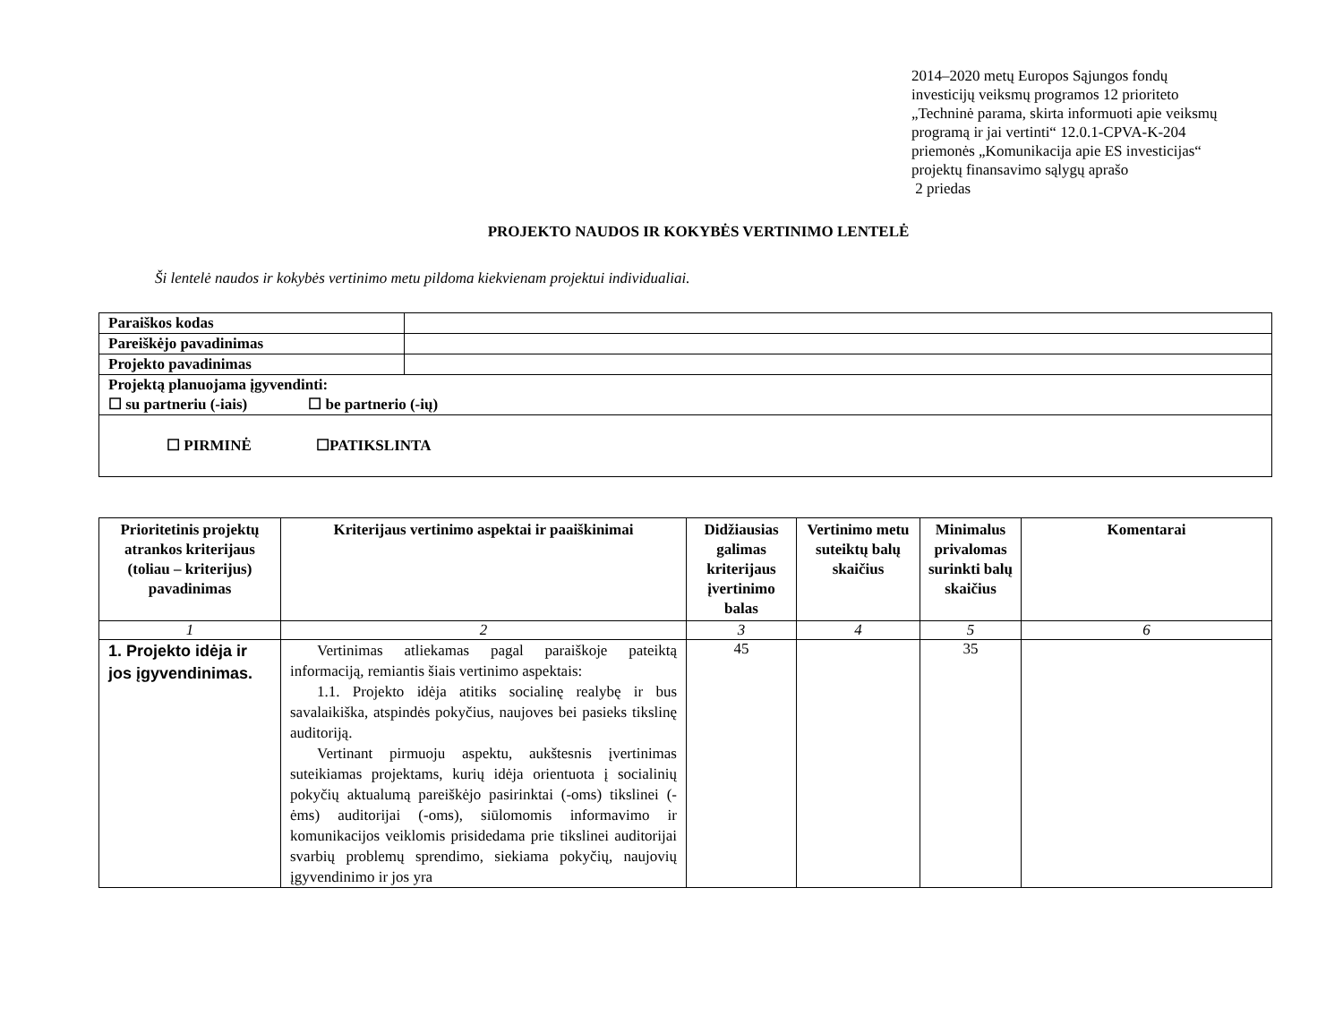2014–2020 metų Europos Sąjungos fondų
investicijų veiksmų programos 12 prioriteto
„Techninė parama, skirta informuoti apie veiksmų
programą ir jai vertinti“ 12.0.1-CPVA-K-204
priemonės „Komunikacija apie ES investicijas“
projektų finansavimo sąlygų aprašo
2 priedas
PROJEKTO NAUDOS IR KOKYBĖS VERTINIMO LENTELĖ
Ši lentelė naudos ir kokybės vertinimo metu pildoma kiekvienam projektui individualiai.
| Paraiškos kodas | |
| Pareiškėjo pavadinimas | |
| Projekto pavadinimas | |
| Projektą planuojama įgyvendinti: ☐ su partneriu (-iais) ☐ be partnerio (-ių) | |
| ☐ PIRMINĖ ☐PATIKSLINTA | |
| Prioritetinis projektų atrankos kriterijaus (toliau – kriterijus) pavadinimas | Kriterijaus vertinimo aspektai ir paaiškinimai | Didžiausias galimas kriterijaus įvertinimo balas | Vertinimo metu suteiktų balų skaičius | Minimalus privalomas surinkti balų skaičius | Komentarai |
| --- | --- | --- | --- | --- | --- |
| 1 | 2 | 3 | 4 | 5 | 6 |
| 1. Projekto idėja ir jos įgyvendinimas. | Vertinimas atliekamas pagal paraiškoje pateiktą informaciją, remiantis šiais vertinimo aspektais: 1.1. Projekto idėja atitiks socialinę realybę ir bus savalaikiška, atspindės pokyčius, naujoves bei pasieks tikslinę auditoriją. Vertinant pirmuoju aspektu, aukštesnis įvertinimas suteikiamas projektams, kurių idėja orientuota į socialinių pokyčių aktualumą pareiškėjo pasirinktai (-oms) tikslinei (-ėms) auditorijai (-oms), siūlomomis informavimo ir komunikacijos veiklomis prisidedama prie tikslinei auditorijai svarbių problemų sprendimo, siekiama pokyčių, naujovių įgyvendinimo ir jos yra | 45 | | 35 | |